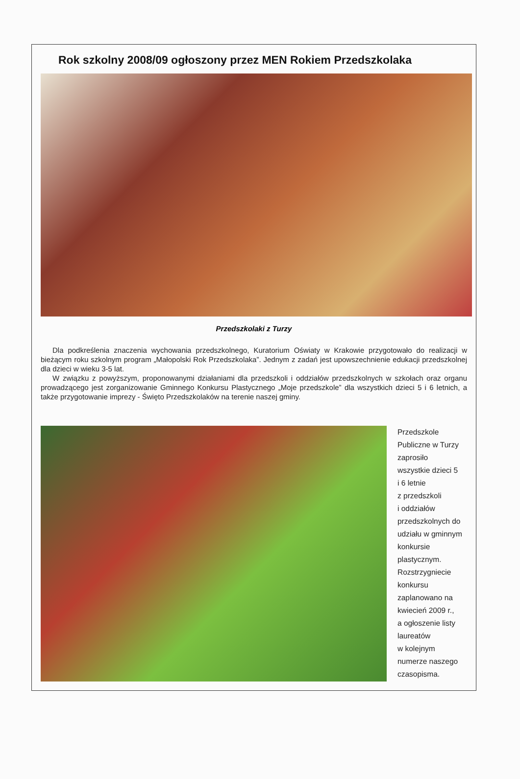Rok szkolny 2008/09 ogłoszony przez MEN Rokiem Przedszkolaka
Przedszkolaki z Turzy
Dla podkreślenia znaczenia wychowania przedszkolnego, Kuratorium Oświaty w Krakowie przygotowało do realizacji w bieżącym roku szkolnym program „Małopolski Rok Przedszkolaka”. Jednym z zadań jest upowszechnienie edukacji przedszkolnej dla dzieci w wieku 3-5 lat.
W związku z powyższym, proponowanymi działaniami dla przedszkoli i oddziałów przedszkolnych w szkołach oraz organu prowadzącego jest zorganizowanie Gminnego Konkursu Plastycznego „Moje przedszkole” dla wszystkich dzieci 5 i 6 letnich, a także przygotowanie imprezy - Święto Przedszkolaków na terenie naszej gminy.
Przedszkole
Publiczne w Turzy
zaprosiło
wszystkie dzieci 5
i 6 letnie
z przedszkoli
i oddziałów
przedszkolnych do
udziału w gminnym
konkursie
plastycznym.
Rozstrzygniecie
konkursu
zaplanowano na
kwiecień 2009 r.,
a ogłoszenie listy
laureatów
w kolejnym
numerze naszego
czasopisma.